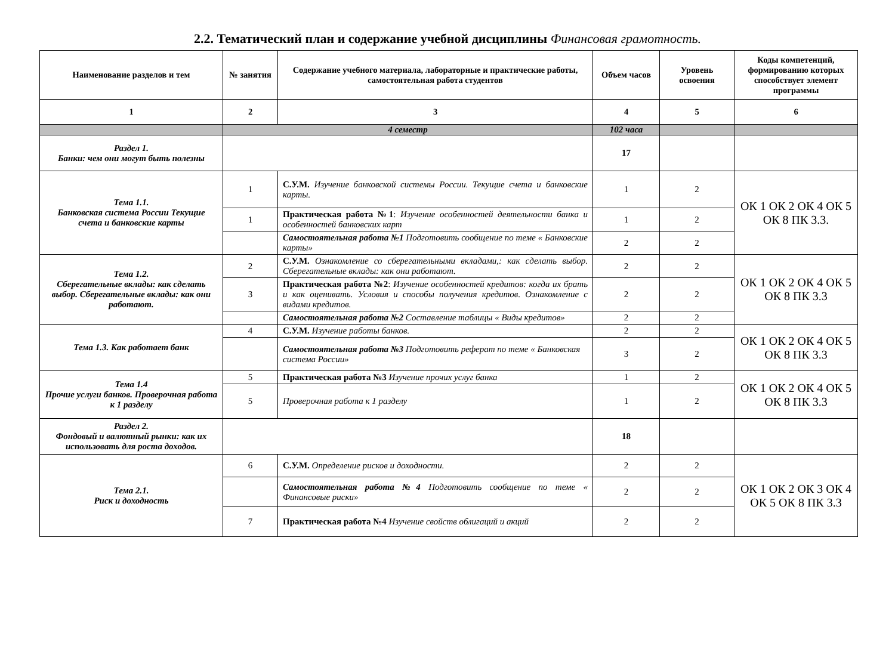2.2. Тематический план и содержание учебной дисциплины Финансовая грамотность.
| Наименование разделов и тем | № занятия | Содержание учебного материала, лабораторные и практические работы, самостоятельная работа студентов | Объем часов | Уровень освоения | Коды компетенций, формированию которых способствует элемент программы |
| --- | --- | --- | --- | --- | --- |
| 1 | 2 | 3 | 4 | 5 | 6 |
| | 4 семестр | | 102 часа | | |
| Раздел 1. Банки: чем они могут быть полезны | | | 17 | | |
| Тема 1.1. Банковская система России Текущие счета и банковские карты | 1 | С.У.М. Изучение банковской системы России. Текущие счета и банковские карты. | 1 | 2 | ОК 1 ОК 2 ОК 4 ОК 5 ОК 8 ПК 3.3. |
| | 1 | Практическая работа №1 : Изучение особенностей деятельности банка и особенностей банковских карт | 1 | 2 | |
| | | Самостоятельная работа №1 Подготовить сообщение по теме « Банковские карты» | 2 | 2 | |
| Тема 1.2. Сберегательные вклады: как сделать выбор. Сберегательные вклады: как они работают. | 2 | С.У.М. Ознакомление со сберегательными вкладами,: как сделать выбор. Сберегательные вклады: как они работают. | 2 | 2 | ОК 1 ОК 2 ОК 4 ОК 5 ОК 8 ПК 3.3 |
| | 3 | Практическая работа №2 : Изучение особенностей кредитов: когда их брать и как оценивать. Условия и способы получения кредитов. Ознакомление с видами кредитов. | 2 | 2 | |
| | | Самостоятельная работа №2 Составление таблицы « Виды кредитов» | 2 | 2 | |
| Тема 1.3. Как работает банк | 4 | С.У.М. Изучение работы банков. | 2 | 2 | ОК 1 ОК 2 ОК 4 ОК 5 ОК 8 ПК 3.3 |
| | | Самостоятельная работа №3 Подготовить реферат по теме « Банковская система России» | 3 | 2 | |
| Тема 1.4 Прочие услуги банков. Проверочная работа к 1 разделу | 5 | Практическая работа №3 Изучение прочих услуг банка | 1 | 2 | ОК 1 ОК 2 ОК 4 ОК 5 ОК 8 ПК 3.3 |
| | 5 | Проверочная работа к 1 разделу | 1 | 2 | |
| Раздел 2. Фондовый и валютный рынки: как их использовать для роста доходов. | | | 18 | | |
| Тема 2.1. Риск и доходность | 6 | С.У.М. Определение рисков и доходности. | 2 | 2 | ОК 1 ОК 2 ОК 3 ОК 4 ОК 5 ОК 8 ПК 3.3 |
| | | Самостоятельная работа №4 Подготовить сообщение по теме « Финансовые риски» | 2 | 2 | |
| | 7 | Практическая работа №4 Изучение свойств облигаций и акций | 2 | 2 | |